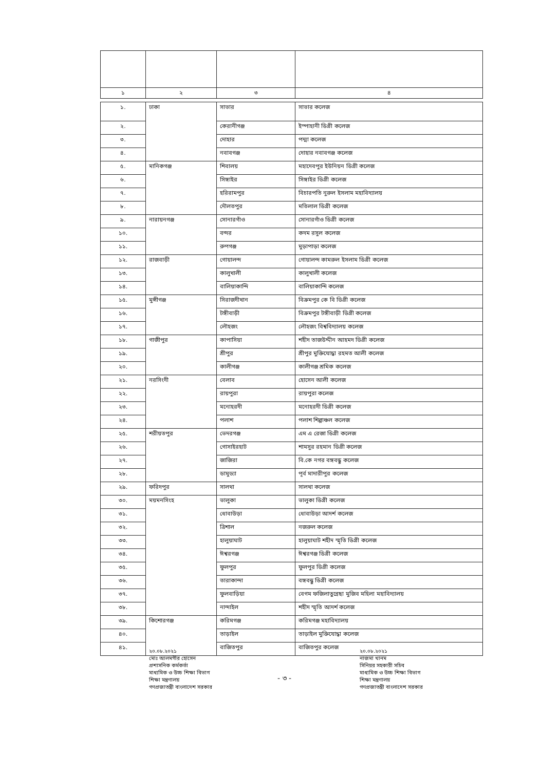| ১ | ২ | ৩ | ৪ |
| ১. | ঢাকা | সাভার | সাভার কলেজ |
| ২. | | কেরানীগঞ্জ | ইস্পাহানী ডিগ্রী কলেজ |
| ৩. | | দোহার | পদ্মা কলেজ |
| ৪. | | নবাবগঞ্জ | দোহার নবাবগঞ্জ কলেজ |
| ৫. | মানিকগঞ্জ | শিবালয় | মহাদেবপুর ইউনিয়ন ডিগ্রী কলেজ |
| ৬. | | সিঙ্গাইর | সিঙ্গাইর ডিগ্রী কলেজ |
| ৭. | | হরিরামপুর | বিচারপতি নুরুল ইসলাম মহাবিদ্যালয় |
| ৮. | | দৌলতপুর | মতিলাল ডিগ্রী কলেজ |
| ৯. | নারায়নগঞ্জ | সোনারগাঁও | সোনারগাঁও ডিগ্রী কলেজ |
| ১০. | | বন্দর | কদম রসুল কলেজ |
| ১১. | | রুপগঞ্জ | মুড়াপাড়া কলেজ |
| ১২. | রাজবাড়ী | গোয়ালন্দ | গোয়ালন্দ কামরুল ইসলাম ডিগ্রী কলেজ |
| ১৩. | | কালুখালী | কালুখালী কলেজ |
| ১৪. | | বালিয়াকান্দি | বালিয়াকান্দি কলেজ |
| ১৫. | মুন্সীগঞ্জ | সিরাজদীখান | বিক্রমপুর কে বি ডিগ্রী কলেজ |
| ১৬. | | টঙ্গীবাড়ী | বিক্রমপুর টঙ্গীবাড়ী ডিগ্রী কলেজ |
| ১৭. | | লৌহজং | লৌহজং বিশ্ববিদ্যালয় কলেজ |
| ১৮. | গাজীপুর | কাপাসিয়া | শহীদ তাজউদ্দীন আহমদ ডিগ্রী কলেজ |
| ১৯. | | শ্রীপুর | শ্রীপুর মুক্তিযোদ্ধা রহমত আলী কলেজ |
| ২০. | | কালীগঞ্জ | কালীগঞ্জ শ্রমিক কলেজ |
| ২১. | নরসিংদী | বেলাব | হোসেন আলী কলেজ |
| ২২. | | রায়পুরা | রায়পুরা কলেজ |
| ২৩. | | মনোহরদী | মনোহরদী ডিগ্রী কলেজ |
| ২৪. | | পলাশ | পলাশ শিল্পাঞ্চল কলেজ |
| ২৫. | শরীয়তপুর | ভেদরগঞ্জ | এম এ রেজা ডিগ্রী কলেজ |
| ২৬. | | গোসাইরহাট | শামসুর রহমান ডিগ্রী কলেজ |
| ২৭. | | জাজিরা | বি.কে নগর বঙ্গবন্ধু কলেজ |
| ২৮. | | ডামুড্যা | পূর্ব মাদারীপুর কলেজ |
| ২৯. | ফরিদপুর | সালথা | সালথা কলেজ |
| ৩০. | ময়মনসিংহ | ভালুকা | ভালুকা ডিগ্রী কলেজ |
| ৩১. | | ধোবাউড়া | ধোবাউড়া আদর্শ কলেজ |
| ৩২. | | ত্রিশাল | নজরুল কলেজ |
| ৩৩. | | হালুয়াঘাট | হালুয়াঘাট শহীদ স্মৃতি ডিগ্রী কলেজ |
| ৩৪. | | ঈশ্বরগঞ্জ | ঈশ্বরগঞ্জ ডিগ্রী কলেজ |
| ৩৫. | | ফুলপুর | ফুলপুর ডিগ্রী কলেজ |
| ৩৬. | | তারাকান্দা | বঙ্গবন্ধু ডিগ্রী কলেজ |
| ৩৭. | | ফুলবাড়িয়া | বেগম ফজিলাতুন্নেছা মুজিব মহিলা মহাবিদ্যালয় |
| ৩৮. | | নান্দাইল | শহীদ স্মৃতি আদর্শ কলেজ |
| ৩৯. | কিশোরগঞ্জ | করিমগঞ্জ | করিমগঞ্জ মহাবিদ্যালয় |
| ৪০. | | তাড়াইল | তাড়াইল মুক্তিযোদ্ধা কলেজ |
| ৪১. | | বাজিতপুর | বাজিতপুর কলেজ |
২০.০৮.২০২১
মোঃ আলমগীর হোসেন
প্রশাসনিক কর্মকর্তা
মাধ্যমিক ও উচ্চ শিক্ষা বিভাগ
শিক্ষা মন্ত্রণালয়
গণপ্রজাতন্ত্রী বাংলাদেশ সরকার
- ৩ -
২০.০৮.২০২১
নাজমা খানম
সিনিয়র সহকারী সচিব
মাধ্যমিক ও উচ্চ শিক্ষা বিভাগ
শিক্ষা মন্ত্রণালয়
গণপ্রজাতন্ত্রী বাংলাদেশ সরকার